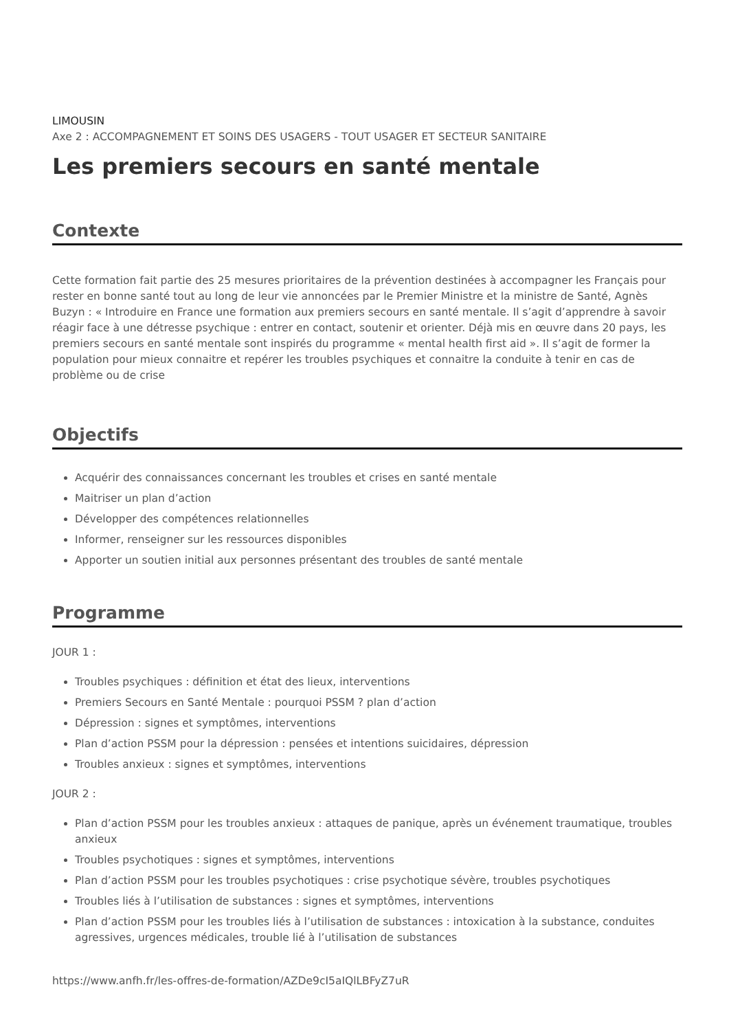LIMOUSIN
Axe 2 : ACCOMPAGNEMENT ET SOINS DES USAGERS - TOUT USAGER ET SECTEUR SANITAIRE
Les premiers secours en santé mentale
Contexte
Cette formation fait partie des 25 mesures prioritaires de la prévention destinées à accompagner les Français pour rester en bonne santé tout au long de leur vie annoncées par le Premier Ministre et la ministre de Santé, Agnès Buzyn : « Introduire en France une formation aux premiers secours en santé mentale. Il s’agit d’apprendre à savoir réagir face à une détresse psychique : entrer en contact, soutenir et orienter. Déjà mis en œuvre dans 20 pays, les premiers secours en santé mentale sont inspirés du programme « mental health first aid ». Il s’agit de former la population pour mieux connaitre et repérer les troubles psychiques et connaitre la conduite à tenir en cas de problème ou de crise
Objectifs
Acquérir des connaissances concernant les troubles et crises en santé mentale
Maitriser un plan d’action
Développer des compétences relationnelles
Informer, renseigner sur les ressources disponibles
Apporter un soutien initial aux personnes présentant des troubles de santé mentale
Programme
JOUR 1 :
Troubles psychiques : définition et état des lieux, interventions
Premiers Secours en Santé Mentale : pourquoi PSSM ? plan d’action
Dépression : signes et symptômes, interventions
Plan d’action PSSM pour la dépression : pensées et intentions suicidaires, dépression
Troubles anxieux : signes et symptômes, interventions
JOUR 2 :
Plan d’action PSSM pour les troubles anxieux : attaques de panique, après un événement traumatique, troubles anxieux
Troubles psychotiques : signes et symptômes, interventions
Plan d’action PSSM pour les troubles psychotiques : crise psychotique sévère, troubles psychotiques
Troubles liés à l’utilisation de substances : signes et symptômes, interventions
Plan d’action PSSM pour les troubles liés à l’utilisation de substances : intoxication à la substance, conduites agressives, urgences médicales, trouble lié à l’utilisation de substances
https://www.anfh.fr/les-offres-de-formation/AZDe9cI5aIQlLBFyZ7uR